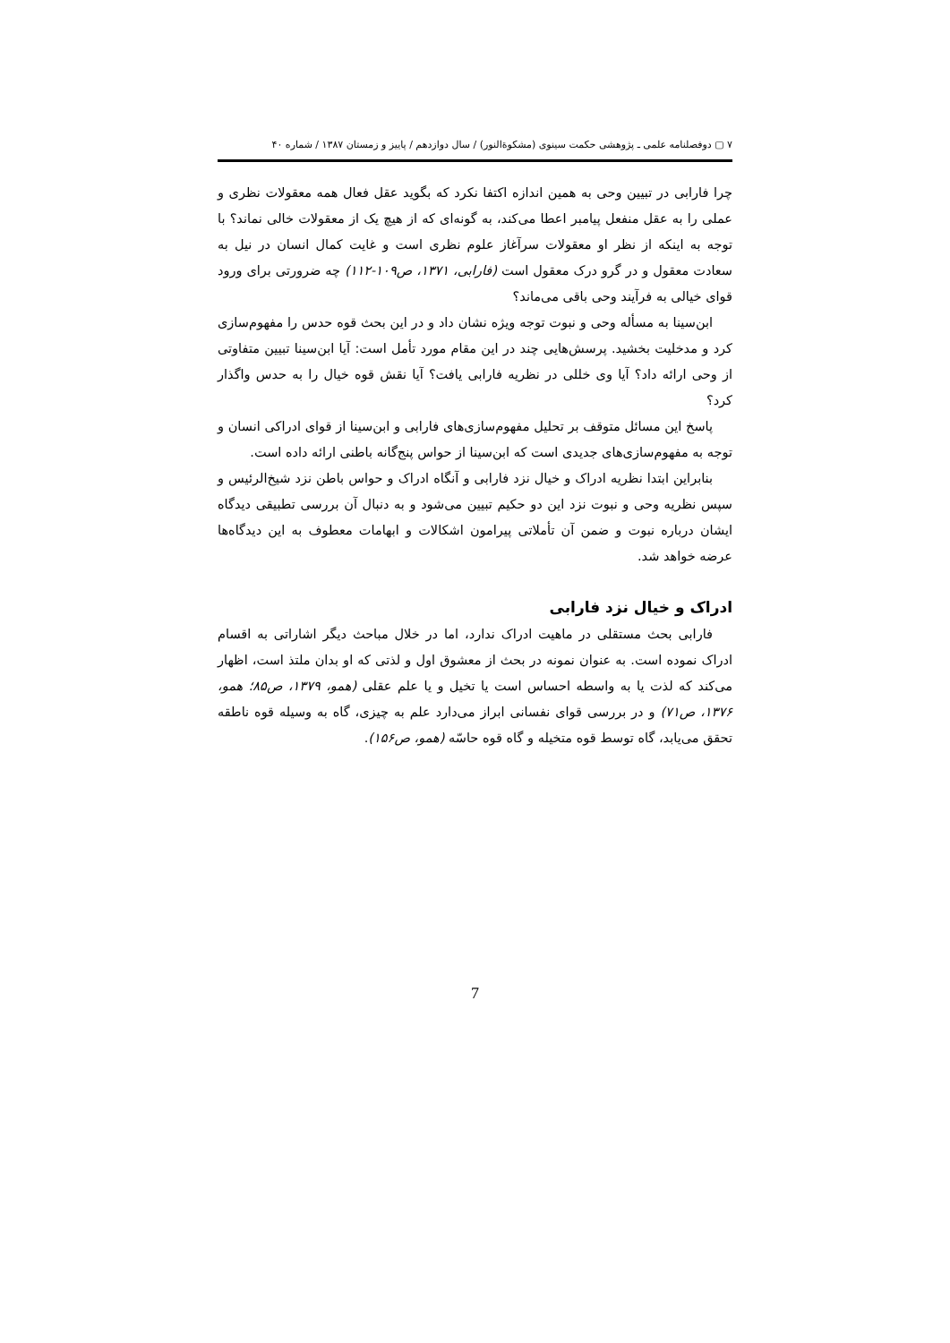۷ ▢ دوفصلنامه علمی ـ پژوهشی حکمت سینوی (مشکوةالنور) / سال دوازدهم / پاییز و زمستان ۱۳۸۷ / شماره ۴۰
چرا فارابی در تبیین وحی به همین اندازه اکتفا نکرد که بگوید عقل فعال همه معقولات نظری و عملی را به عقل منفعل پیامبر اعطا می‌کند، به گونه‌ای که از هیچ یک از معقولات خالی نماند؟ با توجه به اینکه از نظر او معقولات سرآغاز علوم نظری است و غایت کمال انسان در نیل به سعادت معقول و در گرو درک معقول است (فارابی، ۱۳۷۱، ص۱۰۹-۱۱۲) چه ضرورتی برای ورود قوای خیالی به فرآیند وحی باقی می‌ماند؟
ابن‌سینا به مسأله وحی و نبوت توجه ویژه نشان داد و در این بحث قوه حدس را مفهوم‌سازی کرد و مدخلیت بخشید. پرسش‌هایی چند در این مقام مورد تأمل است: آیا ابن‌سینا تبیین متفاوتی از وحی ارائه داد؟ آیا وی خللی در نظریه فارابی یافت؟ آیا نقش قوه خیال را به حدس واگذار کرد؟
پاسخ این مسائل متوقف بر تحلیل مفهوم‌سازی‌های فارابی و ابن‌سینا از قوای ادراکی انسان و توجه به مفهوم‌سازی‌های جدیدی است که ابن‌سینا از حواس پنج‌گانه باطنی ارائه داده است.
بنابراین ابتدا نظریه ادراک و خیال نزد فارابی و آنگاه ادراک و حواس باطن نزد شیخ‌الرئیس و سپس نظریه وحی و نبوت نزد این دو حکیم تبیین می‌شود و به دنبال آن بررسی تطبیقی دیدگاه ایشان درباره نبوت و ضمن آن تأملاتی پیرامون اشکالات و ابهامات معطوف به این دیدگاه‌ها عرضه خواهد شد.
ادراک و خیال نزد فارابی
فارابی بحث مستقلی در ماهیت ادراک ندارد، اما در خلال مباحث دیگر اشاراتی به اقسام ادراک نموده است. به عنوان نمونه در بحث از معشوق اول و لذتی که او بدان ملتذ است، اظهار می‌کند که لذت یا به واسطه احساس است یا تخیل و یا علم عقلی (همو، ۱۳۷۹، ص۸۵؛ همو، ۱۳۷۶، ص۷۱) و در بررسی قوای نفسانی ابراز می‌دارد علم به چیزی، گاه به وسیله قوه ناطقه تحقق می‌یابد، گاه توسط قوه متخیله و گاه قوه حاسّه (همو، ص۱۵۶).
7